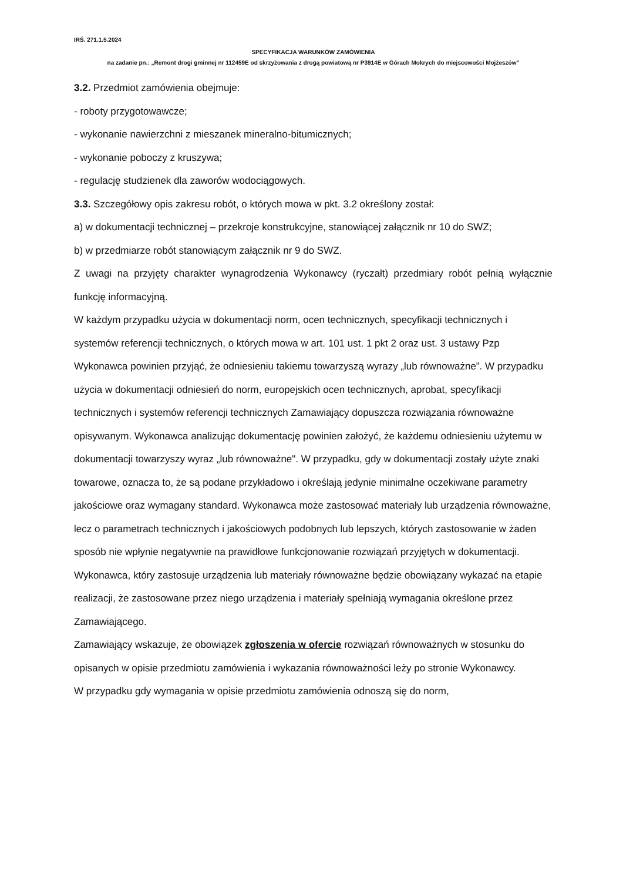IRŚ. 271.1.5.2024
SPECYFIKACJA WARUNKÓW ZAMÓWIENIA
na zadanie pn.: „Remont drogi gminnej nr 112459E od skrzyżowania z drogą powiatową nr P3914E w Górach Mokrych do miejscowości Mojżeszów”
3.2. Przedmiot zamówienia obejmuje:
- roboty przygotowawcze;
- wykonanie nawierzchni z mieszanek mineralno-bitumicznych;
- wykonanie poboczy z kruszywa;
- regulację studzienek dla zaworów wodociągowych.
3.3. Szczegółowy opis zakresu robót, o których mowa w pkt. 3.2 określony został:
a) w dokumentacji technicznej – przekroje konstrukcyjne, stanowiącej załącznik nr 10 do SWZ;
b) w przedmiarze robót stanowiącym załącznik nr 9 do SWZ.
Z uwagi na przyjęty charakter wynagrodzenia Wykonawcy (ryczałt) przedmiary robót pełnią wyłącznie funkcję informacyjną.
W każdym przypadku użycia w dokumentacji norm, ocen technicznych, specyfikacji technicznych i systemów referencji technicznych, o których mowa w art. 101 ust. 1 pkt 2 oraz ust. 3 ustawy Pzp Wykonawca powinien przyjąć, że odniesieniu takiemu towarzyszą wyrazy „lub równoważne”. W przypadku użycia w dokumentacji odniesień do norm, europejskich ocen technicznych, aprobat, specyfikacji technicznych i systemów referencji technicznych Zamawiający dopuszcza rozwiązania równoważne opisywanym. Wykonawca analizując dokumentację powinien założyć, że każdemu odniesieniu użytemu w dokumentacji towarzyszy wyraz „lub równoważne". W przypadku, gdy w dokumentacji zostały użyte znaki towarowe, oznacza to, że są podane przykładowo i określają jedynie minimalne oczekiwane parametry jakościowe oraz wymagany standard. Wykonawca może zastosować materiały lub urządzenia równoważne, lecz o parametrach technicznych i jakościowych podobnych lub lepszych, których zastosowanie w żaden sposób nie wpłynie negatywnie na prawidłowe funkcjonowanie rozwiązań przyjętych w dokumentacji. Wykonawca, który zastosuje urządzenia lub materiały równoważne będzie obowiązany wykazać na etapie realizacji, że zastosowane przez niego urządzenia i materiały spełniają wymagania określone przez Zamawiającego.
Zamawiający wskazuje, że obowiązek zgłoszenia w ofercie rozwiązań równoważnych w stosunku do opisanych w opisie przedmiotu zamówienia i wykazania równoważności leży po stronie Wykonawcy.
W przypadku gdy wymagania w opisie przedmiotu zamówienia odnoszą się do norm,